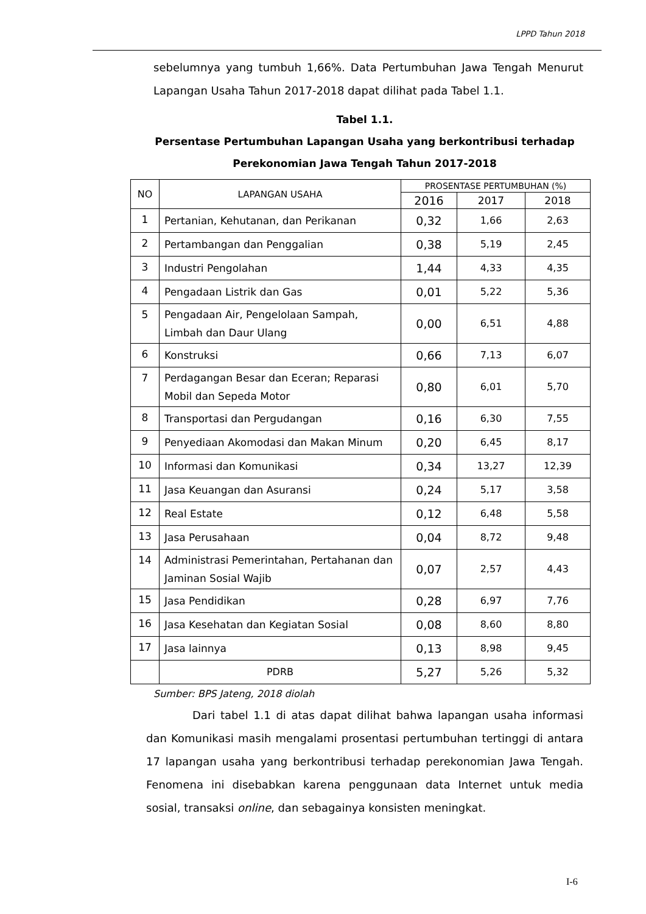LPPD Tahun 2018
sebelumnya yang tumbuh 1,66%. Data Pertumbuhan Jawa Tengah Menurut Lapangan Usaha Tahun 2017-2018 dapat dilihat pada Tabel 1.1.
Tabel 1.1.
Persentase Pertumbuhan Lapangan Usaha yang berkontribusi terhadap
Perekonomian Jawa Tengah Tahun 2017-2018
| NO | LAPANGAN USAHA | PROSENTASE PERTUMBUHAN (%) | | |
| --- | --- | --- | --- | --- |
| | | 2016 | 2017 | 2018 |
| 1 | Pertanian, Kehutanan, dan Perikanan | 0,32 | 1,66 | 2,63 |
| 2 | Pertambangan dan Penggalian | 0,38 | 5,19 | 2,45 |
| 3 | Industri Pengolahan | 1,44 | 4,33 | 4,35 |
| 4 | Pengadaan Listrik dan Gas | 0,01 | 5,22 | 5,36 |
| 5 | Pengadaan Air, Pengelolaan Sampah, Limbah dan Daur Ulang | 0,00 | 6,51 | 4,88 |
| 6 | Konstruksi | 0,66 | 7,13 | 6,07 |
| 7 | Perdagangan Besar dan Eceran; Reparasi Mobil dan Sepeda Motor | 0,80 | 6,01 | 5,70 |
| 8 | Transportasi dan Pergudangan | 0,16 | 6,30 | 7,55 |
| 9 | Penyediaan Akomodasi dan Makan Minum | 0,20 | 6,45 | 8,17 |
| 10 | Informasi dan Komunikasi | 0,34 | 13,27 | 12,39 |
| 11 | Jasa Keuangan dan Asuransi | 0,24 | 5,17 | 3,58 |
| 12 | Real Estate | 0,12 | 6,48 | 5,58 |
| 13 | Jasa Perusahaan | 0,04 | 8,72 | 9,48 |
| 14 | Administrasi Pemerintahan, Pertahanan dan Jaminan Sosial Wajib | 0,07 | 2,57 | 4,43 |
| 15 | Jasa Pendidikan | 0,28 | 6,97 | 7,76 |
| 16 | Jasa Kesehatan dan Kegiatan Sosial | 0,08 | 8,60 | 8,80 |
| 17 | Jasa lainnya | 0,13 | 8,98 | 9,45 |
| | PDRB | 5,27 | 5,26 | 5,32 |
Sumber: BPS Jateng, 2018 diolah
Dari tabel 1.1 di atas dapat dilihat bahwa lapangan usaha informasi dan Komunikasi masih mengalami prosentasi pertumbuhan tertinggi di antara 17 lapangan usaha yang berkontribusi terhadap perekonomian Jawa Tengah. Fenomena ini disebabkan karena penggunaan data Internet untuk media sosial, transaksi online, dan sebagainya konsisten meningkat.
I-6